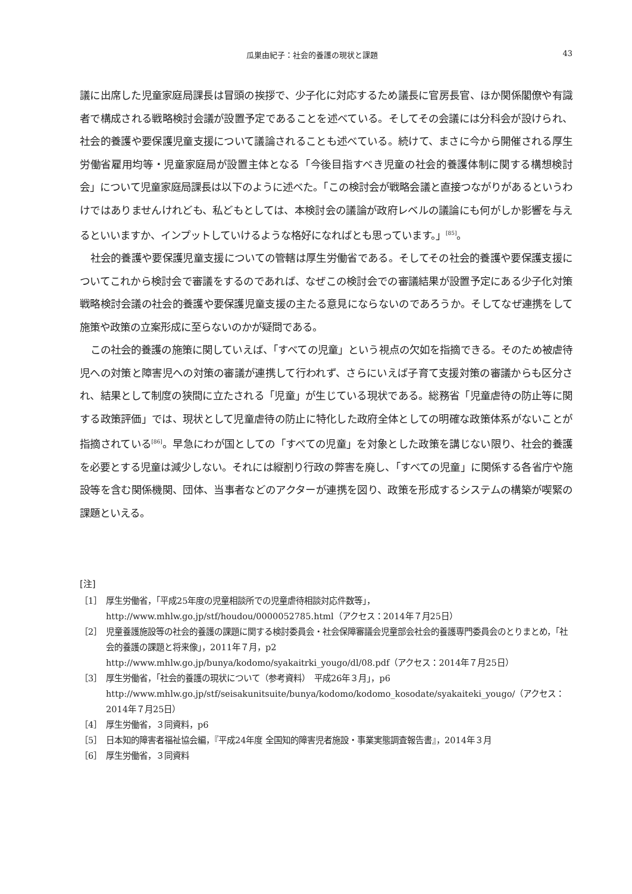瓜巣由紀子：社会的養護の現状と課題 43
議に出席した児童家庭局課長は冒頭の挨拶で、少子化に対応するため議長に官房長官、ほか関係閣僚や有識者で構成される戦略検討会議が設置予定であることを述べている。そしてその会議には分科会が設けられ、社会的養護や要保護児童支援について議論されることも述べている。続けて、まさに今から開催される厚生労働省雇用均等・児童家庭局が設置主体となる「今後目指すべき児童の社会的養護体制に関する構想検討会」について児童家庭局課長は以下のように述べた。「この検討会が戦略会議と直接つながりがあるというわけではありませんけれども、私どもとしては、本検討会の議論が政府レベルの議論にも何がしか影響を与えるといいますか、インプットしていけるような格好になればとも思っています。」<sup>[85]</sup>。
社会的養護や要保護児童支援についての管轄は厚生労働省である。そしてその社会的養護や要保護支援についてこれから検討会で審議をするのであれば、なぜこの検討会での審議結果が設置予定にある少子化対策戦略検討会議の社会的養護や要保護児童支援の主たる意見にならないのであろうか。そしてなぜ連携をして施策や政策の立案形成に至らないのかが疑問である。
この社会的養護の施策に関していえば、「すべての児童」という視点の欠如を指摘できる。そのため被虐待児への対策と障害児への対策の審議が連携して行われず、さらにいえば子育て支援対策の審議からも区分され、結果として制度の狭間に立たされる「児童」が生じている現状である。総務省「児童虐待の防止等に関する政策評価」では、現状として児童虐待の防止に特化した政府全体としての明確な政策体系がないことが指摘されている<sup>[86]</sup>。早急にわが国としての「すべての児童」を対象とした政策を講じない限り、社会的養護を必要とする児童は減少しない。それには縦割り行政の弊害を廃し、「すべての児童」に関係する各省庁や施設等を含む関係機関、団体、当事者などのアクターが連携を図り、政策を形成するシステムの構築が喫緊の課題といえる。
[注]
［1］ 厚生労働省，「平成25年度の児童相談所での児童虐待相談対応件数等」，
http://www.mhlw.go.jp/stf/houdou/0000052785.html（アクセス：2014年７月25日）
［2］ 児童養護施設等の社会的養護の課題に関する検討委員会・社会保障審議会児童部会社会的養護専門委員会のとりまとめ，「社会的養護の課題と将来像」，2011年７月，p2
http://www.mhlw.go.jp/bunya/kodomo/syakaitrki_yougo/dl/08.pdf（アクセス：2014年７月25日）
［3］ 厚生労働省，「社会的養護の現状について（参考資料）　平成26年３月」，p6
http://www.mhlw.go.jp/stf/seisakunitsuite/bunya/kodomo/kodomo_kosodate/syakaiteki_yougo/（アクセス：2014年７月25日）
［4］ 厚生労働省，３同資料，p6
［5］ 日本知的障害者福祉協会編，『平成24年度 全国知的障害児者施設・事業実態調査報告書』，2014年３月
［6］ 厚生労働省，３同資料